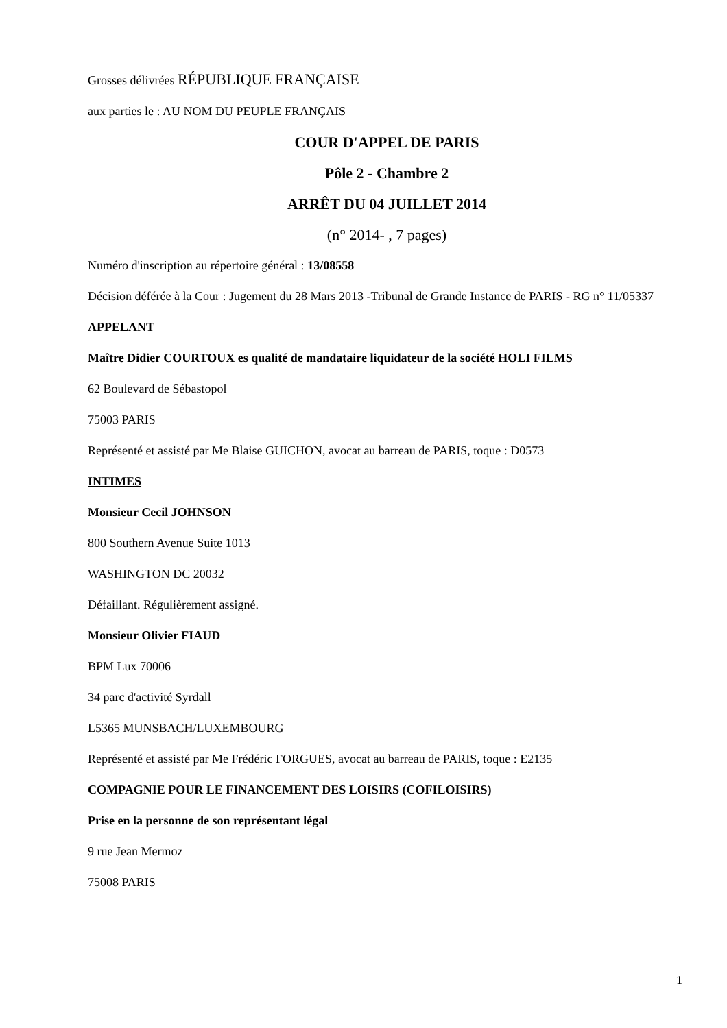Grosses délivrées RÉPUBLIQUE FRANÇAISE
aux parties le : AU NOM DU PEUPLE FRANÇAIS
COUR D'APPEL DE PARIS
Pôle 2 - Chambre 2
ARRÊT DU 04 JUILLET 2014
(n° 2014- , 7 pages)
Numéro d'inscription au répertoire général : 13/08558
Décision déférée à la Cour : Jugement du 28 Mars 2013 -Tribunal de Grande Instance de PARIS - RG n° 11/05337
APPELANT
Maître Didier COURTOUX es qualité de mandataire liquidateur de la société HOLI FILMS
62 Boulevard de Sébastopol
75003 PARIS
Représenté et assisté par Me Blaise GUICHON, avocat au barreau de PARIS, toque : D0573
INTIMES
Monsieur Cecil JOHNSON
800 Southern Avenue Suite 1013
WASHINGTON DC 20032
Défaillant. Régulièrement assigné.
Monsieur Olivier FIAUD
BPM Lux 70006
34 parc d'activité Syrdall
L5365 MUNSBACH/LUXEMBOURG
Représenté et assisté par Me Frédéric FORGUES, avocat au barreau de PARIS, toque : E2135
COMPAGNIE POUR LE FINANCEMENT DES LOISIRS (COFILOISIRS)
Prise en la personne de son représentant légal
9 rue Jean Mermoz
75008 PARIS
1